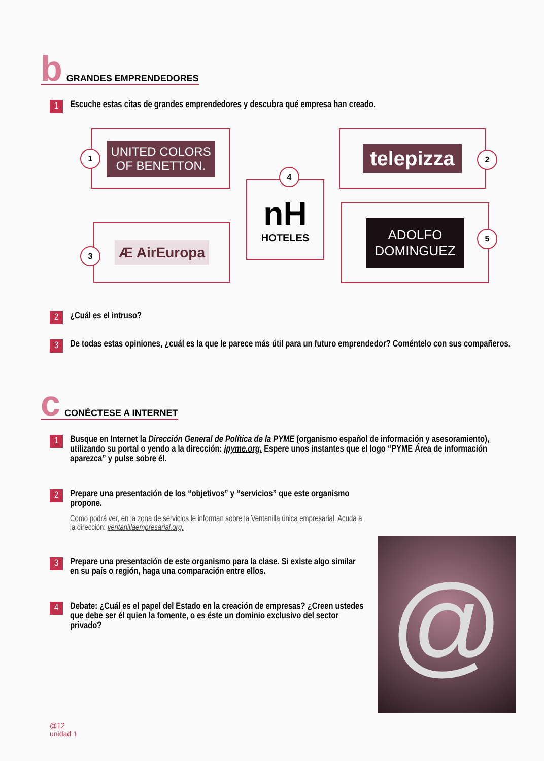b GRANDES EMPRENDEDORES
1 Escuche estas citas de grandes emprendedores y descubra qué empresa han creado.
UNITED COLORS
OF BENETTON.
1
telepizza
2
nH
HOTELES
4
Æ AirEuropa
3
ADOLFO
DOMINGUEZ
5
2 ¿Cuál es el intruso?
3 De todas estas opiniones, ¿cuál es la que le parece más útil para un futuro emprendedor? Coméntelo con sus compañeros.
c CONÉCTESE A INTERNET
1 Busque en Internet la Dirección General de Política de la PYME (organismo español de información y asesoramiento), utilizando su portal o yendo a la dirección: ipyme.org. Espere unos instantes que el logo “PYME Área de información aparezca” y pulse sobre él.
2 Prepare una presentación de los “objetivos” y “servicios” que este organismo propone.
Como podrá ver, en la zona de servicios le informan sobre la Ventanilla única empresarial. Acuda a la dirección: ventanillaempresarial.org.
3 Prepare una presentación de este organismo para la clase. Si existe algo similar en su país o región, haga una comparación entre ellos.
4 Debate: ¿Cuál es el papel del Estado en la creación de empresas? ¿Creen ustedes que debe ser él quien la fomente, o es éste un dominio exclusivo del sector privado?
@
@12
unidad 1